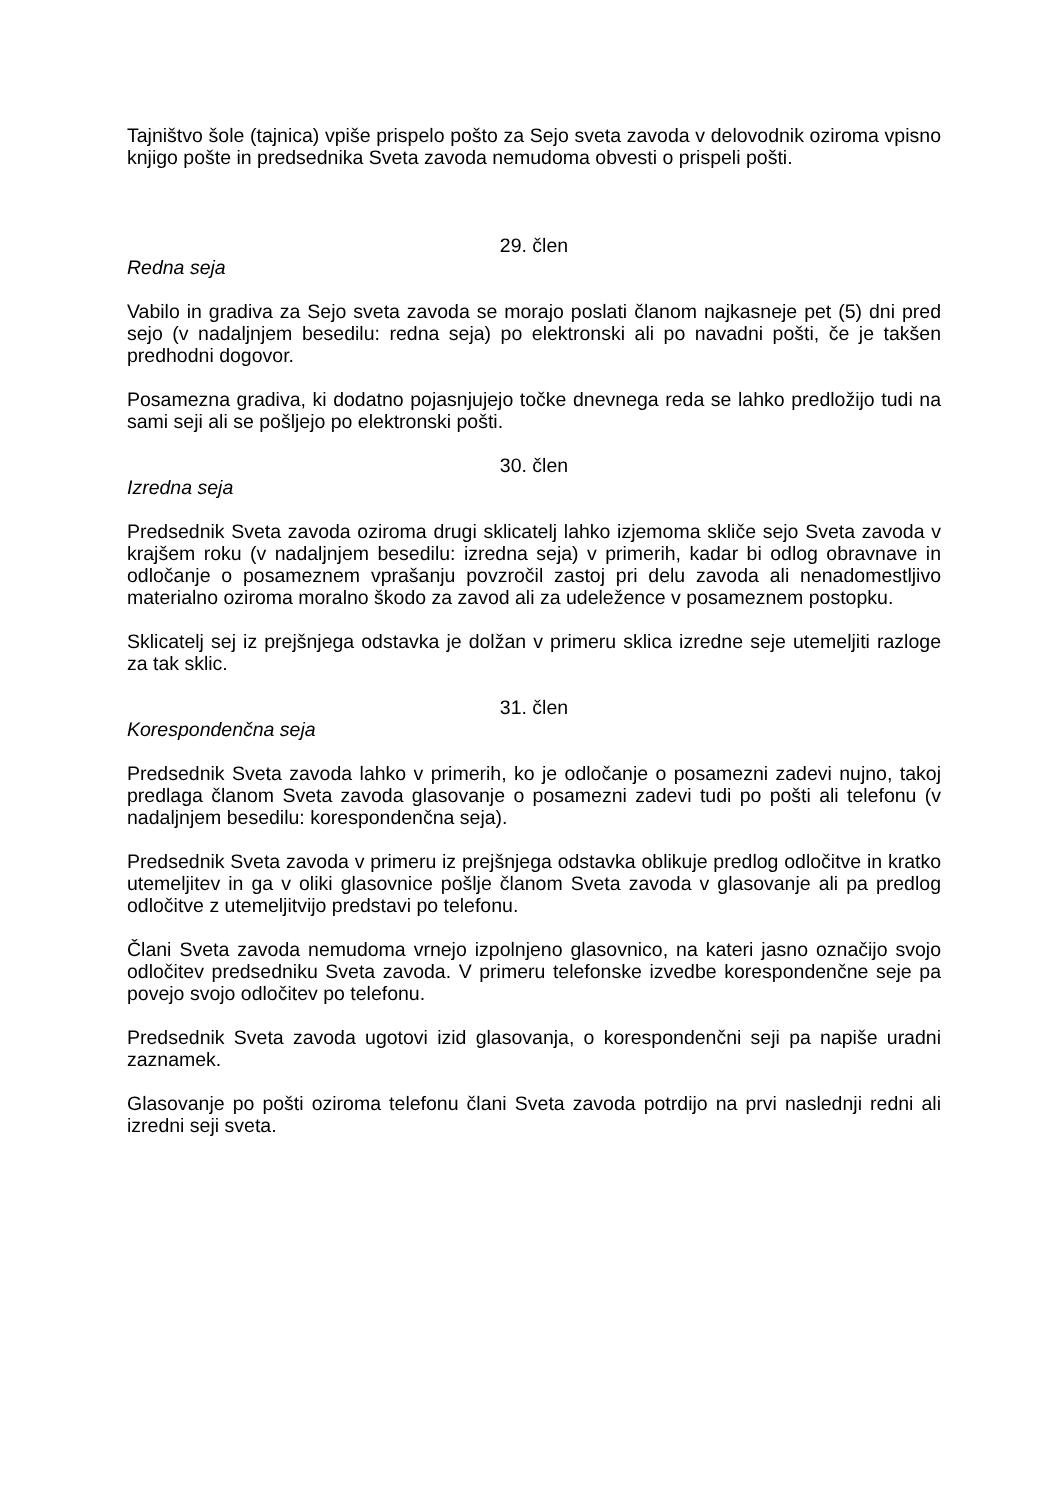Tajništvo šole (tajnica) vpiše prispelo pošto za Sejo sveta zavoda v delovodnik oziroma vpisno knjigo pošte in predsednika Sveta zavoda nemudoma obvesti o prispeli pošti.
29. člen
Redna seja
Vabilo in gradiva za Sejo sveta zavoda se morajo poslati članom najkasneje pet (5) dni pred sejo (v nadaljnjem besedilu: redna seja) po elektronski ali po navadni pošti, če je takšen predhodni dogovor.
Posamezna gradiva, ki dodatno pojasnjujejo točke dnevnega reda se lahko predložijo tudi na sami seji ali se pošljejo po elektronski pošti.
30. člen
Izredna seja
Predsednik Sveta zavoda oziroma drugi sklicatelj lahko izjemoma skliče sejo Sveta zavoda v krajšem roku (v nadaljnjem besedilu: izredna seja) v primerih, kadar bi odlog obravnave in odločanje o posameznem vprašanju povzročil zastoj pri delu zavoda ali nenadomestljivo materialno oziroma moralno škodo za zavod ali za udeležence v posameznem postopku.
Sklicatelj sej iz prejšnjega odstavka je dolžan v primeru sklica izredne seje utemeljiti razloge za tak sklic.
31. člen
Korespondenčna seja
Predsednik Sveta zavoda lahko v primerih, ko je odločanje o posamezni zadevi nujno, takoj predlaga članom Sveta zavoda glasovanje o posamezni zadevi tudi po pošti ali telefonu (v nadaljnjem besedilu: korespondenčna seja).
Predsednik Sveta zavoda v primeru iz prejšnjega odstavka oblikuje predlog odločitve in kratko utemeljitev in ga v oliki glasovnice pošlje članom Sveta zavoda v glasovanje ali pa predlog odločitve z utemeljitvijo predstavi po telefonu.
Člani Sveta zavoda nemudoma vrnejo izpolnjeno glasovnico, na kateri jasno označijo svojo odločitev predsedniku Sveta zavoda. V primeru telefonske izvedbe korespondenčne seje pa povejo svojo odločitev po telefonu.
Predsednik Sveta zavoda ugotovi izid glasovanja, o korespondenčni seji pa napiše uradni zaznamek.
Glasovanje po pošti oziroma telefonu člani Sveta zavoda potrdijo na prvi naslednji redni ali izredni seji sveta.